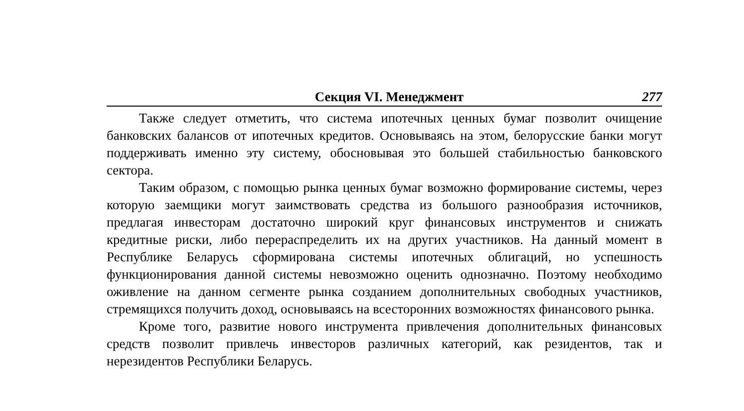Секция VI. Менеджмент 277
Также следует отметить, что система ипотечных ценных бумаг позволит очищение банковских балансов от ипотечных кредитов. Основываясь на этом, белорусские банки могут поддерживать именно эту систему, обосновывая это большей стабильностью банковского сектора.
Таким образом, с помощью рынка ценных бумаг возможно формирование системы, через которую заемщики могут заимствовать средства из большого разнообразия источников, предлагая инвесторам достаточно широкий круг финансовых инструментов и снижать кредитные риски, либо перераспределить их на других участников. На данный момент в Республике Беларусь сформирована системы ипотечных облигаций, но успешность функционирования данной системы невозможно оценить однозначно. Поэтому необходимо оживление на данном сегменте рынка созданием дополнительных свободных участников, стремящихся получить доход, основываясь на всесторонних возможностях финансового рынка.
Кроме того, развитие нового инструмента привлечения дополнительных финансовых средств позволит привлечь инвесторов различных категорий, как резидентов, так и нерезидентов Республики Беларусь.